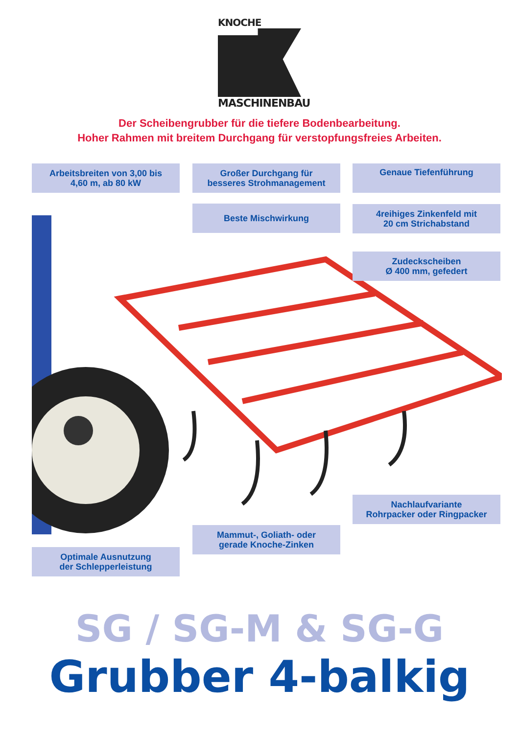KNOCHE
MASCHINENBAU
Der Scheibengrubber für die tiefere Bodenbearbeitung.
Hoher Rahmen mit breitem Durchgang für verstopfungsfreies Arbeiten.
Arbeitsbreiten von 3,00 bis
4,60 m, ab 80 kW
Großer Durchgang für
besseres Strohmanagement
Genaue Tiefenführung
Beste Mischwirkung
4reihiges Zinkenfeld mit
20 cm Strichabstand
Zudeckscheiben
Ø 400 mm, gefedert
Nachlaufvariante
Rohrpacker oder Ringpacker
Mammut-, Goliath- oder
gerade Knoche-Zinken
Optimale Ausnutzung
der Schlepperleistung
SG / SG-M & SG-G
Grubber 4-balkig